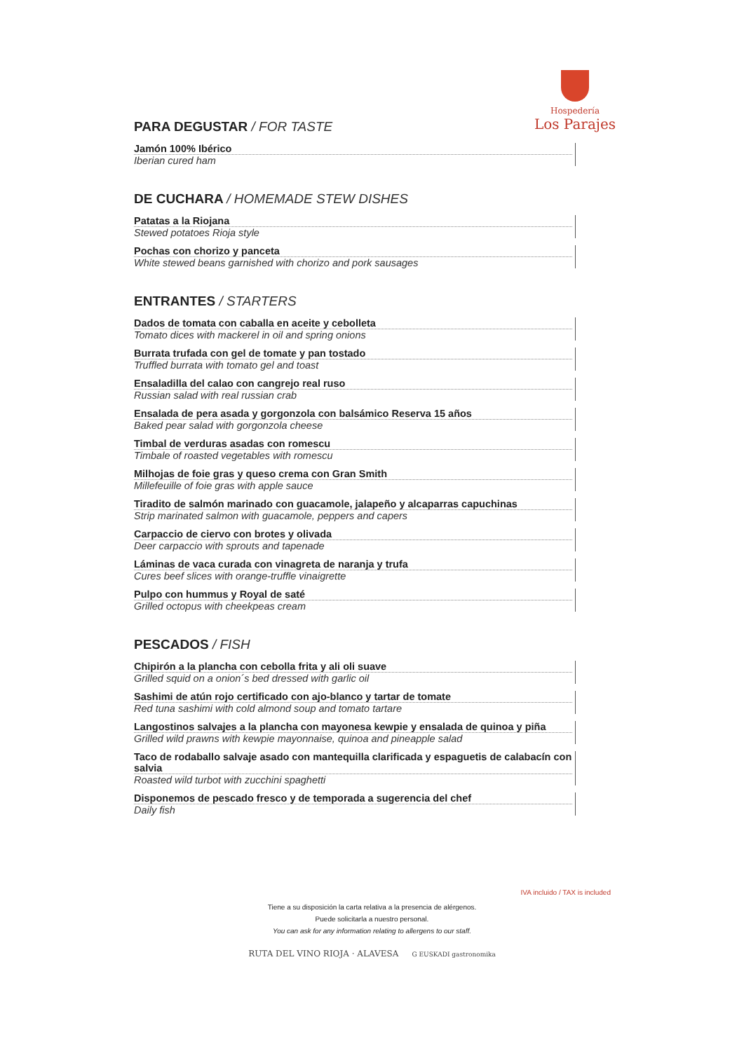Hospedería
Los Parajes
PARA DEGUSTAR / FOR TASTE
Jamón 100% Ibérico
Iberian cured ham
DE CUCHARA / HOMEMADE STEW DISHES
Patatas a la Riojana
Stewed potatoes Rioja style
Pochas con chorizo y panceta
White stewed beans garnished with chorizo and pork sausages
ENTRANTES / STARTERS
Dados de tomata con caballa en aceite y cebolleta
Tomato dices with mackerel in oil and spring onions
Burrata trufada con gel de tomate y pan tostado
Truffled burrata with tomato gel and toast
Ensaladilla del calao con cangrejo real ruso
Russian salad with real russian crab
Ensalada de pera asada y gorgonzola con balsámico Reserva 15 años
Baked pear salad with gorgonzola cheese
Timbal de verduras asadas con romescu
Timbale of roasted vegetables with romescu
Milhojas de foie gras y queso crema con Gran Smith
Millefeuille of foie gras with apple sauce
Tiradito de salmón marinado con guacamole, jalapeño y alcaparras capuchinas
Strip marinated salmon with guacamole, peppers and capers
Carpaccio de ciervo con brotes y olivada
Deer carpaccio with sprouts and tapenade
Láminas de vaca curada con vinagreta de naranja y trufa
Cures beef slices with orange-truffle vinaigrette
Pulpo con hummus y Royal de saté
Grilled octopus with cheekpeas cream
PESCADOS / FISH
Chipirón a la plancha con cebolla frita y ali oli suave
Grilled squid on a onion´s bed dressed with garlic oil
Sashimi de atún rojo certificado con ajo-blanco y tartar de tomate
Red tuna sashimi with cold almond soup and tomato tartare
Langostinos salvajes a la plancha con mayonesa kewpie y ensalada de quinoa y piña
Grilled wild prawns with kewpie mayonnaise, quinoa and pineapple salad
Taco de rodaballo salvaje asado con mantequilla clarificada y espaguetis de calabacín con salvia
Roasted wild turbot with zucchini spaghetti
Disponemos de pescado fresco y de temporada a sugerencia del chef
Daily fish
IVA incluido / TAX is included
Tiene a su disposición la carta relativa a la presencia de alérgenos.
Puede solicitarla a nuestro personal.
You can ask for any information relating to allergens to our staff.
RUTA DEL VINO RIOJA · ALAVESA G EUSKADI gastronomika